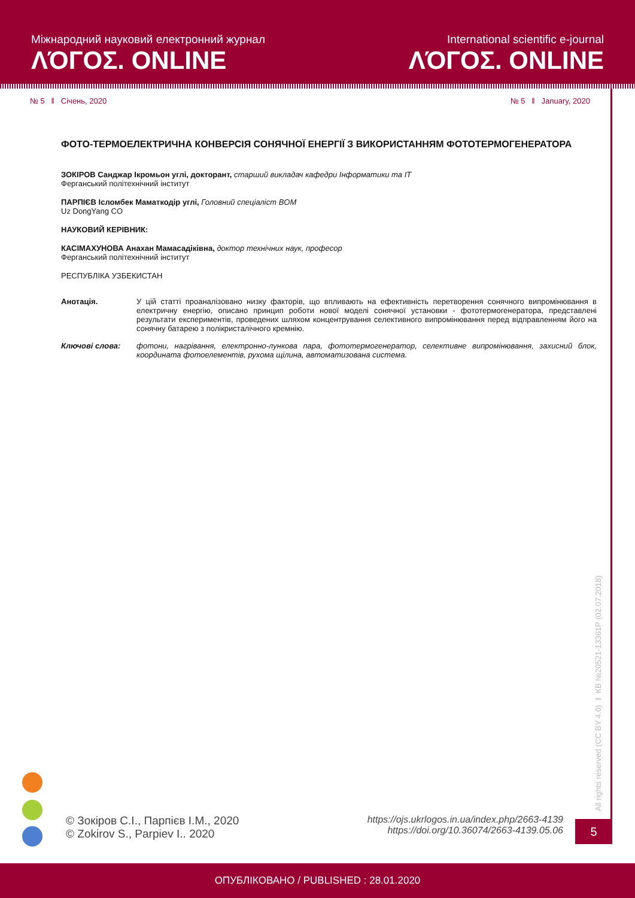Міжнародний науковий електронний журнал
ΛΌГOΣ. ONLINE
International scientific e-journal
ΛΌГOΣ. ONLINE
№ 5 ǁ Січень, 2020 № 5 ǁ January, 2020
ФОТО-ТЕРМОЕЛЕКТРИЧНА КОНВЕРСІЯ СОНЯЧНОЇ ЕНЕРГІЇ З ВИКОРИСТАННЯМ ФОТОТЕРМОГЕНЕРАТОРА
ЗОКІРОВ Санджар Ікромьон углі, докторант, старший викладач кафедри Інформатики та IT
Ферганський політехнічний інститут
ПАРПІЄВ Ісломбек Маматкодір углі, Головний спеціаліст BOM
Uz DongYang CO
НАУКОВИЙ КЕРІВНИК:
КАСІМАХУНОВА Анахан Мамасадіківна, доктор технічних наук, професор
Ферганський політехнічний інститут
РЕСПУБЛІКА УЗБЕКИСТАН
Анотація. У цій статті проаналізовано низку факторів, що впливають на ефективність перетворення сонячного випромінювання в електричну енергію, описано принцип роботи нової моделі сонячної установки - фототермогенератора, представлені результати експериментів, проведених шляхом концентрування селективного випромінювання перед відправленням його на сонячну батарею з полікристалічного кремнію.
Ключові слова: фотони, нагрівання, електронно-лункова пара, фототермогенератор, селективне випромінювання, захисний блок, координата фотоелементів, рухома щілина, автоматизована система.
All rights reserved (CC BY 4.0) ǁ КВ №20521-13361Р (02.07.2018)
© Зокіров С.І., Парпієв І.М., 2020
© Zokirov S., Parpiev I.. 2020
https://ojs.ukrlogos.in.ua/index.php/2663-4139
https://doi.org/10.36074/2663-4139.05.06
5
ОПУБЛІКОВАНО / PUBLISHED : 28.01.2020